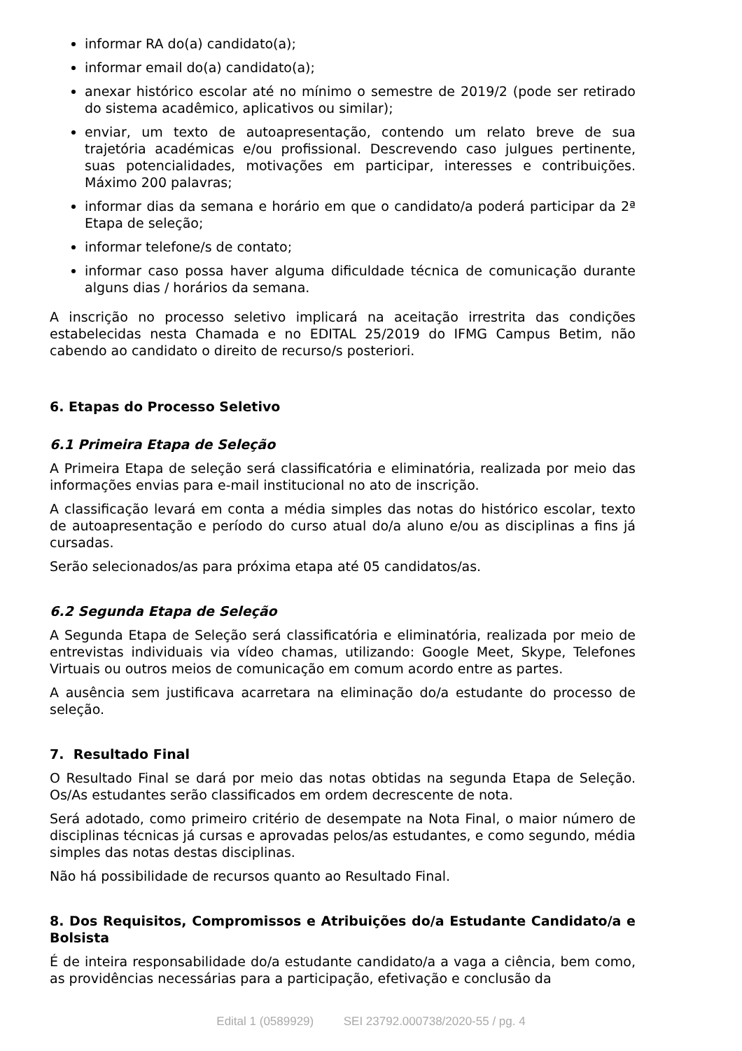informar RA do(a) candidato(a);
informar email do(a) candidato(a);
anexar histórico escolar até no mínimo o semestre de 2019/2 (pode ser retirado do sistema acadêmico, aplicativos ou similar);
enviar, um texto de autoapresentação, contendo um relato breve de sua trajetória académicas e/ou profissional. Descrevendo caso julgues pertinente, suas potencialidades, motivações em participar, interesses e contribuições. Máximo 200 palavras;
informar dias da semana e horário em que o candidato/a poderá participar da 2ª Etapa de seleção;
informar telefone/s de contato;
informar caso possa haver alguma dificuldade técnica de comunicação durante alguns dias / horários da semana.
A inscrição no processo seletivo implicará na aceitação irrestrita das condições estabelecidas nesta Chamada e no EDITAL 25/2019 do IFMG Campus Betim, não cabendo ao candidato o direito de recurso/s posteriori.
6. Etapas do Processo Seletivo
6.1 Primeira Etapa de Seleção
A Primeira Etapa de seleção será classificatória e eliminatória, realizada por meio das informações envias para e-mail institucional no ato de inscrição.
A classificação levará em conta a média simples das notas do histórico escolar, texto de autoapresentação e período do curso atual do/a aluno e/ou as disciplinas a fins já cursadas.
Serão selecionados/as para próxima etapa até 05 candidatos/as.
6.2 Segunda Etapa de Seleção
A Segunda Etapa de Seleção será classificatória e eliminatória, realizada por meio de entrevistas individuais via vídeo chamas, utilizando: Google Meet, Skype, Telefones Virtuais ou outros meios de comunicação em comum acordo entre as partes.
A ausência sem justificava acarretara na eliminação do/a estudante do processo de seleção.
7. Resultado Final
O Resultado Final se dará por meio das notas obtidas na segunda Etapa de Seleção. Os/As estudantes serão classificados em ordem decrescente de nota.
Será adotado, como primeiro critério de desempate na Nota Final, o maior número de disciplinas técnicas já cursas e aprovadas pelos/as estudantes, e como segundo, média simples das notas destas disciplinas.
Não há possibilidade de recursos quanto ao Resultado Final.
8. Dos Requisitos, Compromissos e Atribuições do/a Estudante Candidato/a e Bolsista
É de inteira responsabilidade do/a estudante candidato/a a vaga a ciência, bem como, as providências necessárias para a participação, efetivação e conclusão da
Edital 1 (0589929) SEI 23792.000738/2020-55 / pg. 4